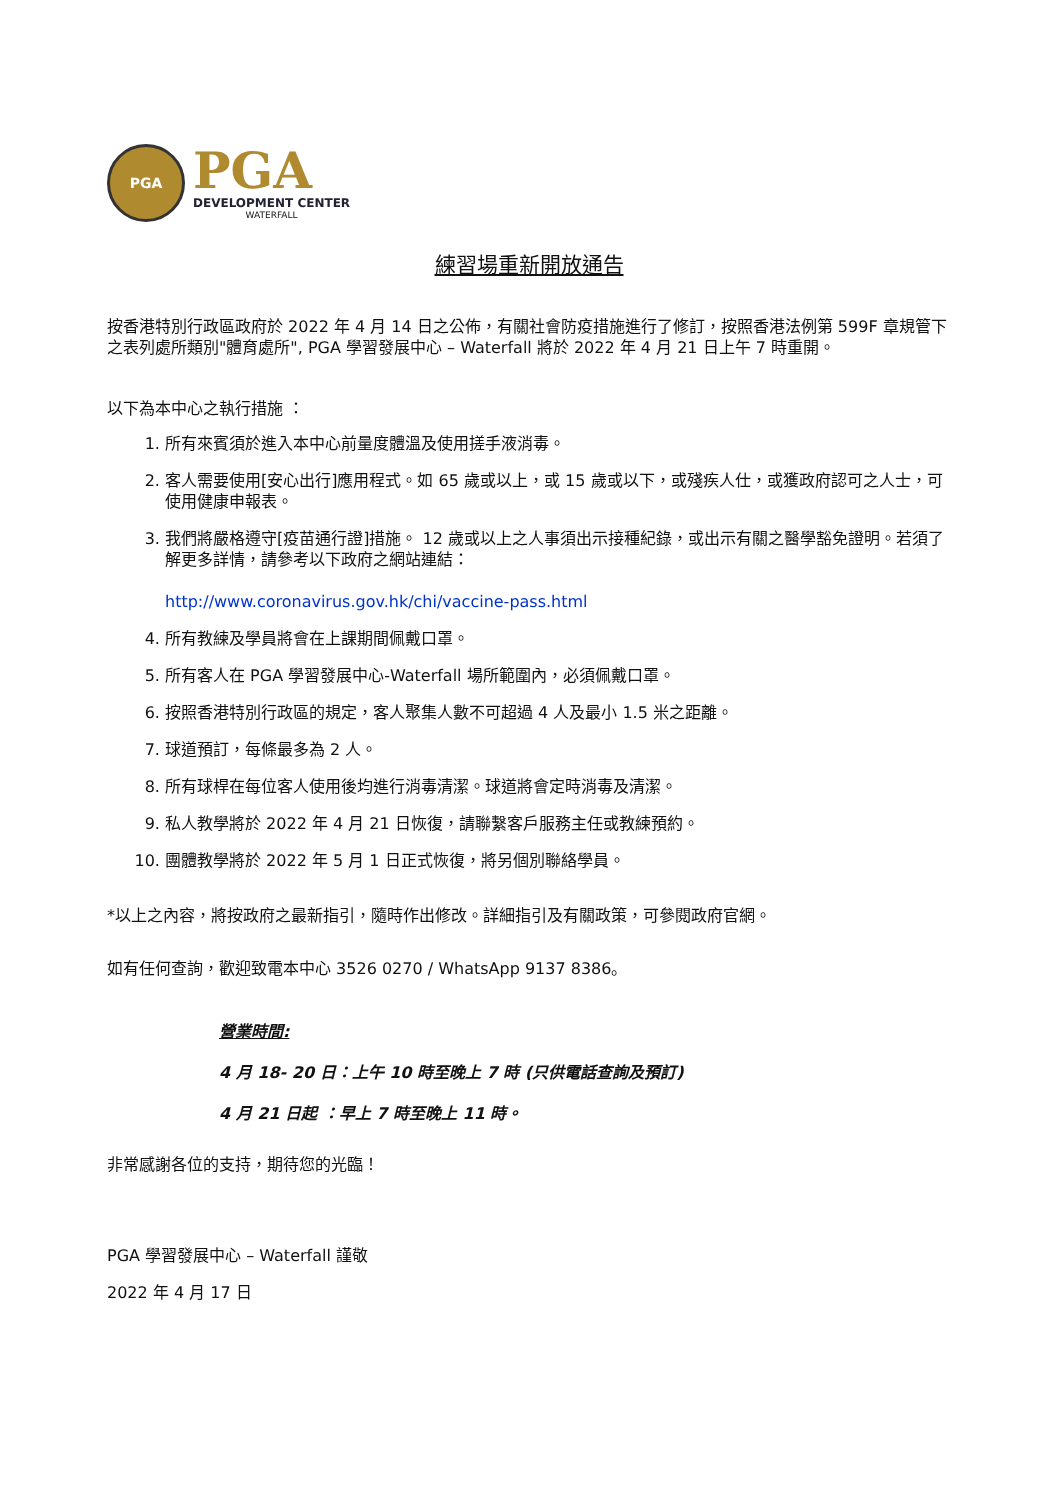PGA
PGA
DEVELOPMENT CENTER
WATERFALL
練習場重新開放通告
按香港特別行政區政府於 2022 年 4 月 14 日之公佈，有關社會防疫措施進行了修訂，按照香港法例第 599F 章規管下之表列處所類別"體育處所", PGA 學習發展中心 – Waterfall 將於 2022 年 4 月 21 日上午 7 時重開。
以下為本中心之執行措施 ：
1. 所有來賓須於進入本中心前量度體溫及使用搓手液消毒。
2. 客人需要使用[安心出行]應用程式。如 65 歲或以上，或 15 歲或以下，或殘疾人仕，或獲政府認可之人士，可使用健康申報表。
3. 我們將嚴格遵守[疫苗通行證]措施。 12 歲或以上之人事須出示接種紀錄，或出示有關之醫學豁免證明。若須了解更多詳情，請參考以下政府之網站連結：
http://www.coronavirus.gov.hk/chi/vaccine-pass.html
4. 所有教練及學員將會在上課期間佩戴口罩。
5. 所有客人在 PGA 學習發展中心-Waterfall 場所範圍內，必須佩戴口罩。
6. 按照香港特別行政區的規定，客人聚集人數不可超過 4 人及最小 1.5 米之距離。
7. 球道預訂，每條最多為 2 人。
8. 所有球桿在每位客人使用後均進行消毒清潔。球道將會定時消毒及清潔。
9. 私人教學將於 2022 年 4 月 21 日恢復，請聯繫客戶服務主任或教練預約。
10. 團體教學將於 2022 年 5 月 1 日正式恢復，將另個別聯絡學員。
*以上之內容，將按政府之最新指引，隨時作出修改。詳細指引及有關政策，可參閱政府官網。
如有任何查詢，歡迎致電本中心 3526 0270 / WhatsApp 9137 8386。
營業時間:
4 月 18- 20 日：上午 10 時至晚上 7 時 (只供電話查詢及預訂)
4 月 21 日起 ：早上 7 時至晚上 11 時。
非常感謝各位的支持，期待您的光臨！
PGA 學習發展中心 – Waterfall 謹敬
2022 年 4 月 17 日